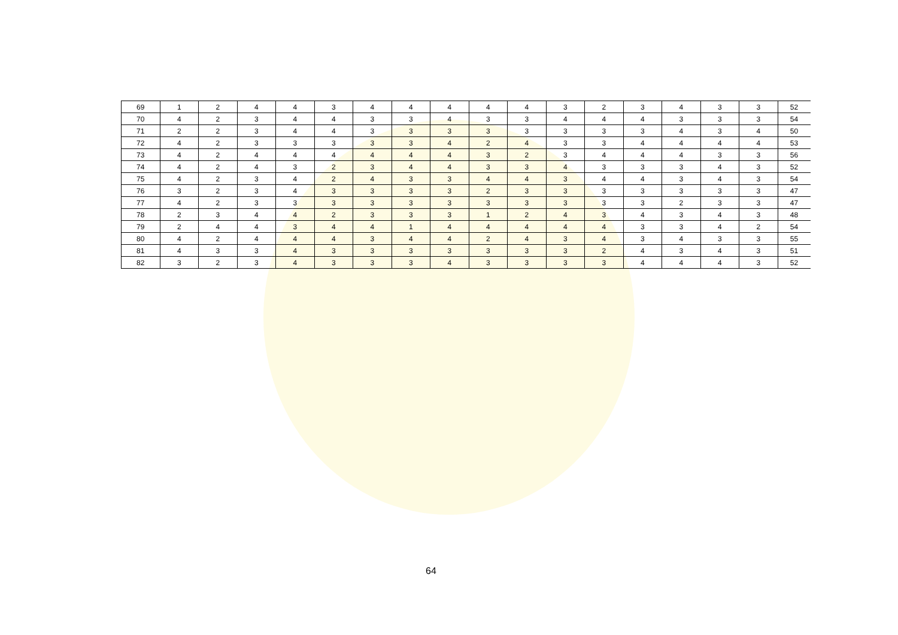| 69 | 1 | 2 | 4 | 4 | 3 | 4 | 4 | 4 | 4 | 4 | 3 | 2 | 3 | 4 | 3 | 3 | 52 |
| 70 | 4 | 2 | 3 | 4 | 4 | 3 | 3 | 4 | 3 | 3 | 4 | 4 | 4 | 3 | 3 | 3 | 54 |
| 71 | 2 | 2 | 3 | 4 | 4 | 3 | 3 | 3 | 3 | 3 | 3 | 3 | 3 | 4 | 3 | 4 | 50 |
| 72 | 4 | 2 | 3 | 3 | 3 | 3 | 3 | 4 | 2 | 4 | 3 | 3 | 4 | 4 | 4 | 4 | 53 |
| 73 | 4 | 2 | 4 | 4 | 4 | 4 | 4 | 4 | 3 | 2 | 3 | 4 | 4 | 4 | 3 | 3 | 56 |
| 74 | 4 | 2 | 4 | 3 | 2 | 3 | 4 | 4 | 3 | 3 | 4 | 3 | 3 | 3 | 4 | 3 | 52 |
| 75 | 4 | 2 | 3 | 4 | 2 | 4 | 3 | 3 | 4 | 4 | 3 | 4 | 4 | 3 | 4 | 3 | 54 |
| 76 | 3 | 2 | 3 | 4 | 3 | 3 | 3 | 3 | 2 | 3 | 3 | 3 | 3 | 3 | 3 | 3 | 47 |
| 77 | 4 | 2 | 3 | 3 | 3 | 3 | 3 | 3 | 3 | 3 | 3 | 3 | 3 | 2 | 3 | 3 | 47 |
| 78 | 2 | 3 | 4 | 4 | 2 | 3 | 3 | 3 | 1 | 2 | 4 | 3 | 4 | 3 | 4 | 3 | 48 |
| 79 | 2 | 4 | 4 | 3 | 4 | 4 | 1 | 4 | 4 | 4 | 4 | 4 | 3 | 3 | 4 | 2 | 54 |
| 80 | 4 | 2 | 4 | 4 | 4 | 3 | 4 | 4 | 2 | 4 | 3 | 4 | 3 | 4 | 3 | 3 | 55 |
| 81 | 4 | 3 | 3 | 4 | 3 | 3 | 3 | 3 | 3 | 3 | 3 | 2 | 4 | 3 | 4 | 3 | 51 |
| 82 | 3 | 2 | 3 | 4 | 3 | 3 | 3 | 4 | 3 | 3 | 3 | 3 | 4 | 4 | 4 | 3 | 52 |
64